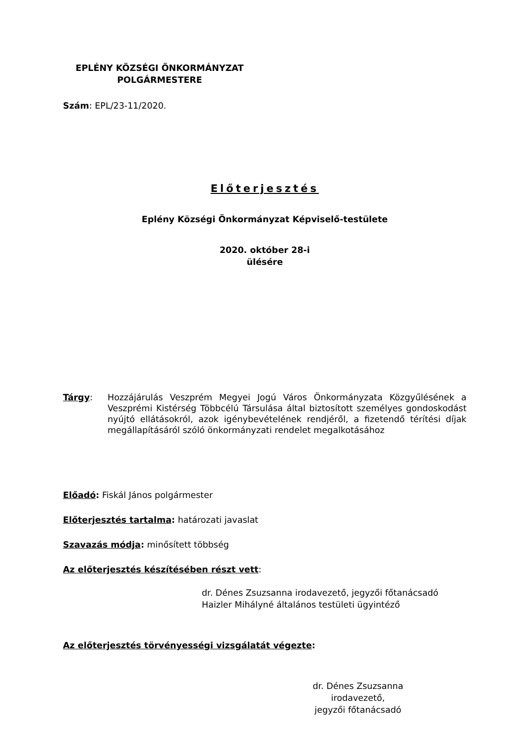EPLÉNY KÖZSÉGI ÖNKORMÁNYZAT
POLGÁRMESTERE
Szám: EPL/23-11/2020.
Előterjesztés
Eplény Községi Önkormányzat Képviselő-testülete
2020. október 28-i
ülésére
Tárgy: Hozzájárulás Veszprém Megyei Jogú Város Önkormányzata Közgyűlésének a Veszprémi Kistérség Többcélú Társulása által biztosított személyes gondoskodást nyújtó ellátásokról, azok igénybevételének rendjéről, a fizetendő térítési díjak megállapításáról szóló önkormányzati rendelet megalkotásához
Előadó: Fiskál János polgármester
Előterjesztés tartalma: határozati javaslat
Szavazás módja: minősített többség
Az előterjesztés készítésében részt vett:
dr. Dénes Zsuzsanna irodavezető, jegyzői főtanácsadó
Haizler Mihályné általános testületi ügyintéző
Az előterjesztés törvényességi vizsgálatát végezte:
dr. Dénes Zsuzsanna
irodavezető,
jegyzői főtanácsadó